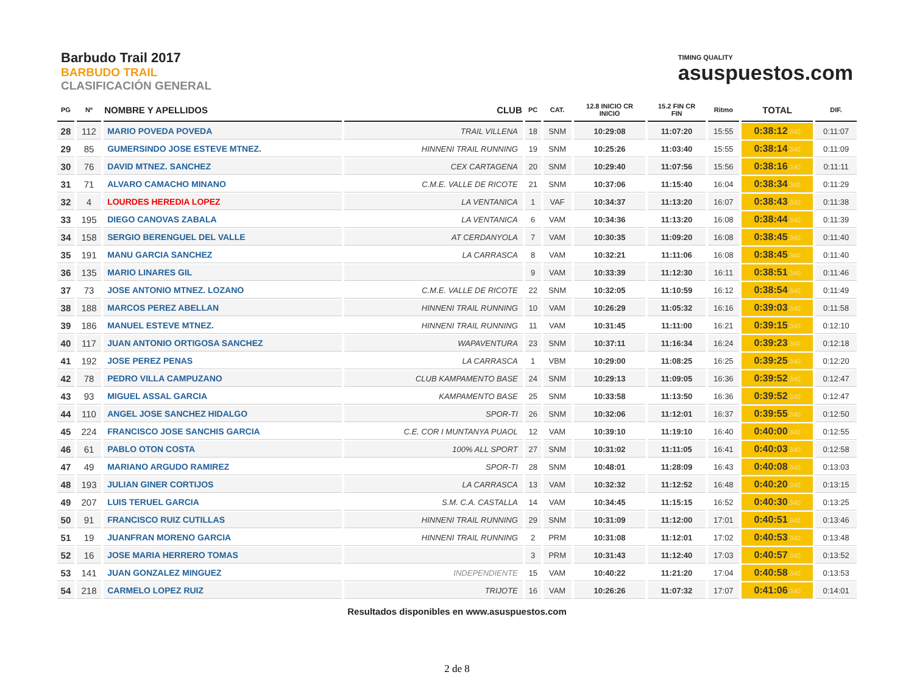Barbudo Trail 2017
BARBUDO TRAIL
CLASIFICACIÓN GENERAL
TIMING QUALITY
asuspuestos.com
| PG | Nº | NOMBRE Y APELLIDOS | CLUB | PC | CAT. | 12.8 INICIO CR INICIO | 15.2 FIN CR FIN | Ritmo | TOTAL | DIF. |
| --- | --- | --- | --- | --- | --- | --- | --- | --- | --- | --- |
| 28 | 112 | MARIO POVEDA POVEDA | TRAIL VILLENA | 18 | SNM | 10:29:08 | 11:07:20 | 15:55 | 0:38:12 .340 | 0:11:07 |
| 29 | 85 | GUMERSINDO JOSE ESTEVE MTNEZ. | HINNENI TRAIL RUNNING | 19 | SNM | 10:25:26 | 11:03:40 | 15:55 | 0:38:14 .340 | 0:11:09 |
| 30 | 76 | DAVID MTNEZ. SANCHEZ | CEX CARTAGENA | 20 | SNM | 10:29:40 | 11:07:56 | 15:56 | 0:38:16 .340 | 0:11:11 |
| 31 | 71 | ALVARO CAMACHO MINANO | C.M.E. VALLE DE RICOTE | 21 | SNM | 10:37:06 | 11:15:40 | 16:04 | 0:38:34 .340 | 0:11:29 |
| 32 | 4 | LOURDES HEREDIA LOPEZ | LA VENTANICA | 1 | VAF | 10:34:37 | 11:13:20 | 16:07 | 0:38:43 .340 | 0:11:38 |
| 33 | 195 | DIEGO CANOVAS ZABALA | LA VENTANICA | 6 | VAM | 10:34:36 | 11:13:20 | 16:08 | 0:38:44 .340 | 0:11:39 |
| 34 | 158 | SERGIO BERENGUEL DEL VALLE | AT CERDANYOLA | 7 | VAM | 10:30:35 | 11:09:20 | 16:08 | 0:38:45 .340 | 0:11:40 |
| 35 | 191 | MANU GARCIA SANCHEZ | LA CARRASCA | 8 | VAM | 10:32:21 | 11:11:06 | 16:08 | 0:38:45 .340 | 0:11:40 |
| 36 | 135 | MARIO LINARES GIL | | 9 | VAM | 10:33:39 | 11:12:30 | 16:11 | 0:38:51 .340 | 0:11:46 |
| 37 | 73 | JOSE ANTONIO MTNEZ. LOZANO | C.M.E. VALLE DE RICOTE | 22 | SNM | 10:32:05 | 11:10:59 | 16:12 | 0:38:54 .340 | 0:11:49 |
| 38 | 188 | MARCOS PEREZ ABELLAN | HINNENI TRAIL RUNNING | 10 | VAM | 10:26:29 | 11:05:32 | 16:16 | 0:39:03 .340 | 0:11:58 |
| 39 | 186 | MANUEL ESTEVE MTNEZ. | HINNENI TRAIL RUNNING | 11 | VAM | 10:31:45 | 11:11:00 | 16:21 | 0:39:15 .340 | 0:12:10 |
| 40 | 117 | JUAN ANTONIO ORTIGOSA SANCHEZ | WAPAVENTURA | 23 | SNM | 10:37:11 | 11:16:34 | 16:24 | 0:39:23 .340 | 0:12:18 |
| 41 | 192 | JOSE PEREZ PENAS | LA CARRASCA | 1 | VBM | 10:29:00 | 11:08:25 | 16:25 | 0:39:25 .340 | 0:12:20 |
| 42 | 78 | PEDRO VILLA CAMPUZANO | CLUB KAMPAMENTO BASE | 24 | SNM | 10:29:13 | 11:09:05 | 16:36 | 0:39:52 .340 | 0:12:47 |
| 43 | 93 | MIGUEL ASSAL GARCIA | KAMPAMENTO BASE | 25 | SNM | 10:33:58 | 11:13:50 | 16:36 | 0:39:52 .340 | 0:12:47 |
| 44 | 110 | ANGEL JOSE SANCHEZ HIDALGO | SPOR-TI | 26 | SNM | 10:32:06 | 11:12:01 | 16:37 | 0:39:55 .340 | 0:12:50 |
| 45 | 224 | FRANCISCO JOSE SANCHIS GARCIA | C.E. COR I MUNTANYA PUAOL | 12 | VAM | 10:39:10 | 11:19:10 | 16:40 | 0:40:00 .340 | 0:12:55 |
| 46 | 61 | PABLO OTON COSTA | 100% ALL SPORT | 27 | SNM | 10:31:02 | 11:11:05 | 16:41 | 0:40:03 .340 | 0:12:58 |
| 47 | 49 | MARIANO ARGUDO RAMIREZ | SPOR-TI | 28 | SNM | 10:48:01 | 11:28:09 | 16:43 | 0:40:08 .340 | 0:13:03 |
| 48 | 193 | JULIAN GINER CORTIJOS | LA CARRASCA | 13 | VAM | 10:32:32 | 11:12:52 | 16:48 | 0:40:20 .340 | 0:13:15 |
| 49 | 207 | LUIS TERUEL GARCIA | S.M. C.A. CASTALLA | 14 | VAM | 10:34:45 | 11:15:15 | 16:52 | 0:40:30 .340 | 0:13:25 |
| 50 | 91 | FRANCISCO RUIZ CUTILLAS | HINNENI TRAIL RUNNING | 29 | SNM | 10:31:09 | 11:12:00 | 17:01 | 0:40:51 .340 | 0:13:46 |
| 51 | 19 | JUANFRAN MORENO GARCIA | HINNENI TRAIL RUNNING | 2 | PRM | 10:31:08 | 11:12:01 | 17:02 | 0:40:53 .340 | 0:13:48 |
| 52 | 16 | JOSE MARIA HERRERO TOMAS | | 3 | PRM | 10:31:43 | 11:12:40 | 17:03 | 0:40:57 .340 | 0:13:52 |
| 53 | 141 | JUAN GONZALEZ MINGUEZ | INDEPENDIENTE | 15 | VAM | 10:40:22 | 11:21:20 | 17:04 | 0:40:58 .340 | 0:13:53 |
| 54 | 218 | CARMELO LOPEZ RUIZ | TRIJOTE | 16 | VAM | 10:26:26 | 11:07:32 | 17:07 | 0:41:06 .340 | 0:14:01 |
Resultados disponibles en www.asuspuestos.com
2 de 8